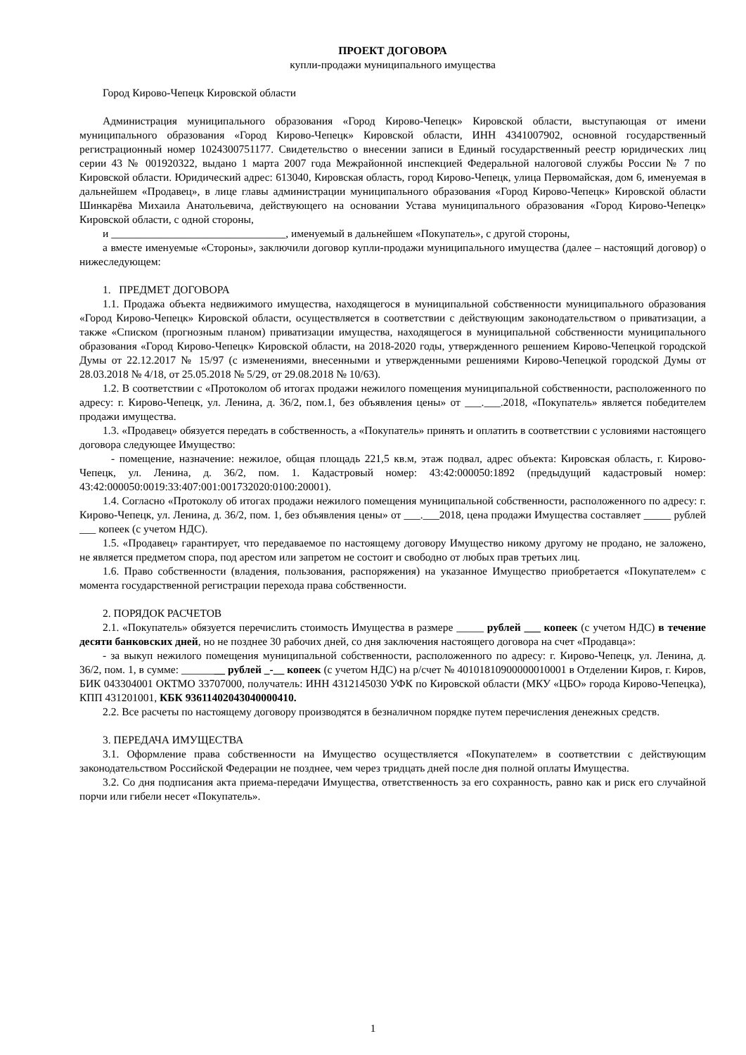ПРОЕКТ ДОГОВОРА
купли-продажи муниципального имущества
Город Кирово-Чепецк Кировской области
Администрация муниципального образования «Город Кирово-Чепецк» Кировской области, выступающая от имени муниципального образования «Город Кирово-Чепецк» Кировской области, ИНН 4341007902, основной государственный регистрационный номер 1024300751177. Свидетельство о внесении записи в Единый государственный реестр юридических лиц серии 43 № 001920322, выдано 1 марта 2007 года Межрайонной инспекцией Федеральной налоговой службы России № 7 по Кировской области. Юридический адрес: 613040, Кировская область, город Кирово-Чепецк, улица Первомайская, дом 6, именуемая в дальнейшем «Продавец», в лице главы администрации муниципального образования «Город Кирово-Чепецк» Кировской области Шинкарёва Михаила Анатольевича, действующего на основании Устава муниципального образования «Город Кирово-Чепецк» Кировской области, с одной стороны,
и ________________________________, именуемый в дальнейшем «Покупатель», с другой стороны,
а вместе именуемые «Стороны», заключили договор купли-продажи муниципального имущества (далее – настоящий договор) о нижеследующем:
1. ПРЕДМЕТ ДОГОВОРА
1.1. Продажа объекта недвижимого имущества, находящегося в муниципальной собственности муниципального образования «Город Кирово-Чепецк» Кировской области, осуществляется в соответствии с действующим законодательством о приватизации, а также «Списком (прогнозным планом) приватизации имущества, находящегося в муниципальной собственности муниципального образования «Город Кирово-Чепецк» Кировской области, на 2018-2020 годы, утвержденного решением Кирово-Чепецкой городской Думы от 22.12.2017 № 15/97 (с изменениями, внесенными и утвержденными решениями Кирово-Чепецкой городской Думы от 28.03.2018 № 4/18, от 25.05.2018 № 5/29, от 29.08.2018 № 10/63).
1.2. В соответствии с «Протоколом об итогах продажи нежилого помещения муниципальной собственности, расположенного по адресу: г. Кирово-Чепецк, ул. Ленина, д. 36/2, пом.1, без объявления цены» от ___.___.2018, «Покупатель» является победителем продажи имущества.
1.3. «Продавец» обязуется передать в собственность, а «Покупатель» принять и оплатить в соответствии с условиями настоящего договора следующее Имущество:
- помещение, назначение: нежилое, общая площадь 221,5 кв.м, этаж подвал, адрес объекта: Кировская область, г. Кирово-Чепецк, ул. Ленина, д. 36/2, пом. 1. Кадастровый номер: 43:42:000050:1892 (предыдущий кадастровый номер: 43:42:000050:0019:33:407:001:001732020:0100:20001).
1.4. Согласно «Протоколу об итогах продажи нежилого помещения муниципальной собственности, расположенного по адресу: г. Кирово-Чепецк, ул. Ленина, д. 36/2, пом. 1, без объявления цены» от ___.___2018, цена продажи Имущества составляет _____ рублей ___ копеек (с учетом НДС).
1.5. «Продавец» гарантирует, что передаваемое по настоящему договору Имущество никому другому не продано, не заложено, не является предметом спора, под арестом или запретом не состоит и свободно от любых прав третьих лиц.
1.6. Право собственности (владения, пользования, распоряжения) на указанное Имущество приобретается «Покупателем» с момента государственной регистрации перехода права собственности.
2. ПОРЯДОК РАСЧЕТОВ
2.1. «Покупатель» обязуется перечислить стоимость Имущества в размере _____ рублей ___ копеек (с учетом НДС) в течение десяти банковских дней, но не позднее 30 рабочих дней, со дня заключения настоящего договора на счет «Продавца»:
- за выкуп нежилого помещения муниципальной собственности, расположенного по адресу: г. Кирово-Чепецк, ул. Ленина, д. 36/2, пом. 1, в сумме: ________ рублей _-__ копеек (с учетом НДС) на р/счет № 40101810900000010001 в Отделении Киров, г. Киров, БИК 043304001 ОКТМО 33707000, получатель: ИНН 4312145030 УФК по Кировской области (МКУ «ЦБО» города Кирово-Чепецка), КПП 431201001, КБК 93611402043040000410.
2.2. Все расчеты по настоящему договору производятся в безналичном порядке путем перечисления денежных средств.
3. ПЕРЕДАЧА ИМУЩЕСТВА
3.1. Оформление права собственности на Имущество осуществляется «Покупателем» в соответствии с действующим законодательством Российской Федерации не позднее, чем через тридцать дней после дня полной оплаты Имущества.
3.2. Со дня подписания акта приема-передачи Имущества, ответственность за его сохранность, равно как и риск его случайной порчи или гибели несет «Покупатель».
1